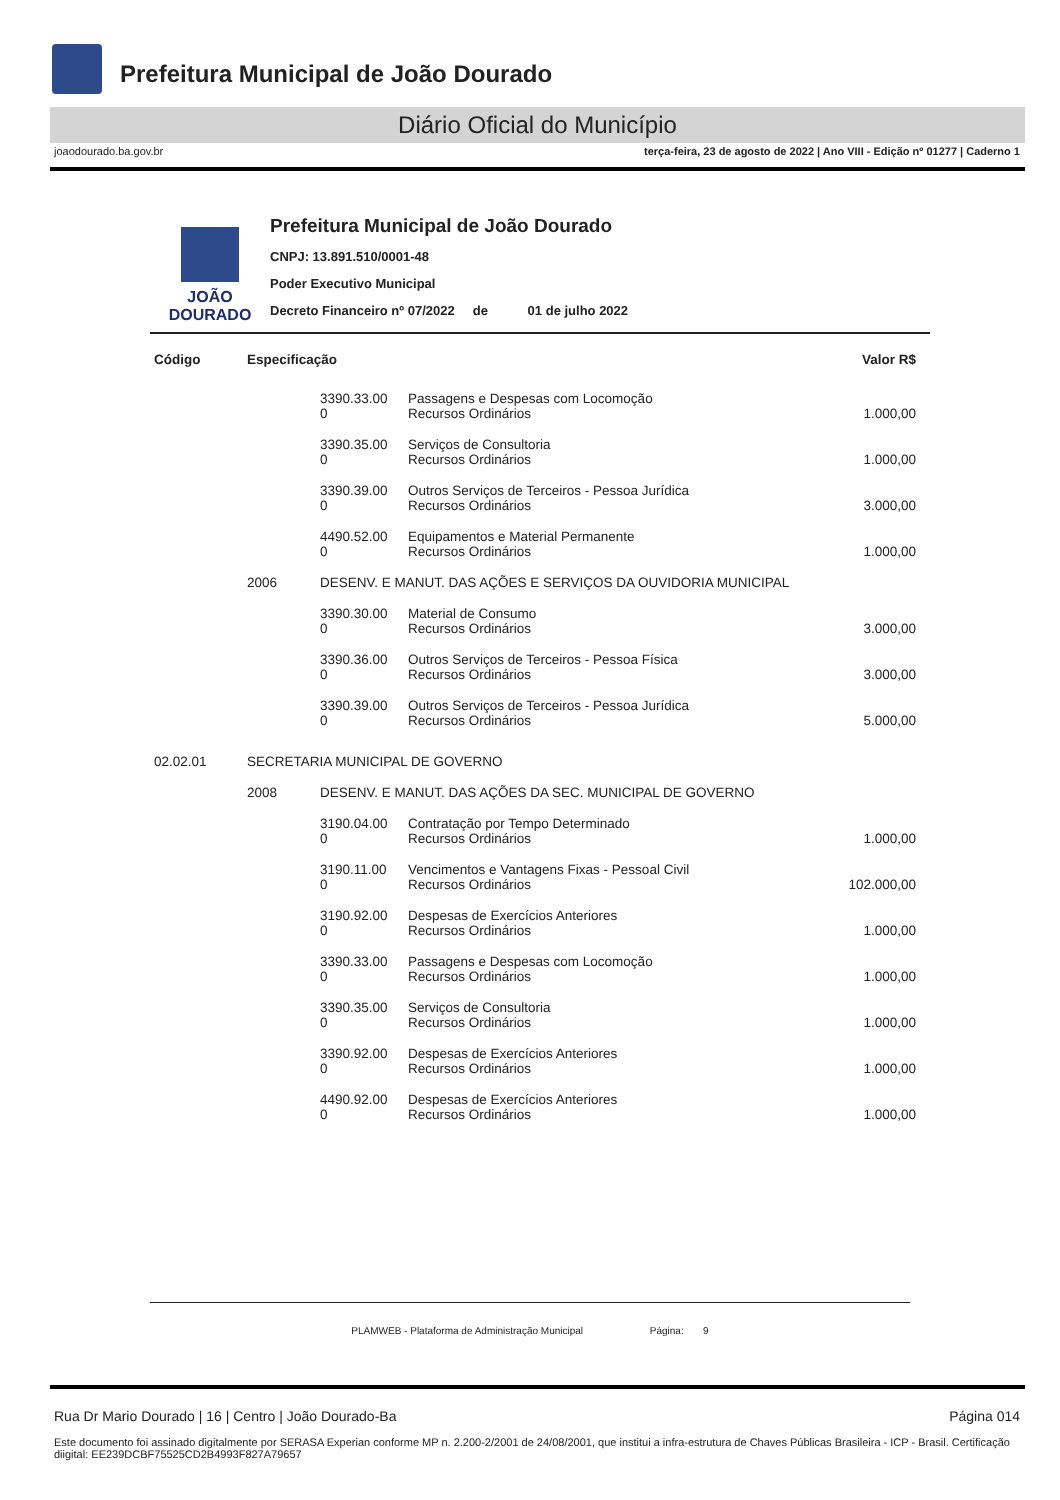Prefeitura Municipal de João Dourado
Diário Oficial do Município
joaodourado.ba.gov.br terça-feira, 23 de agosto de 2022 | Ano VIII - Edição nº 01277 | Caderno 1
JOÃO
DOURADO
Prefeitura Municipal de João Dourado
CNPJ: 13.891.510/0001-48
Poder Executivo Municipal
Decreto Financeiro nº 07/2022 de 01 de julho 2022
| Código | Especificação | | | Valor R$ |
| --- | --- | --- | --- | --- |
| | | 3390.33.00 0 | Passagens e Despesas com Locomoção Recursos Ordinários | 1.000,00 |
| | | 3390.35.00 0 | Serviços de Consultoria Recursos Ordinários | 1.000,00 |
| | | 3390.39.00 0 | Outros Serviços de Terceiros - Pessoa Jurídica Recursos Ordinários | 3.000,00 |
| | | 4490.52.00 0 | Equipamentos e Material Permanente Recursos Ordinários | 1.000,00 |
| | 2006 | DESENV. E MANUT. DAS AÇÕES E SERVIÇOS DA OUVIDORIA MUNICIPAL | | |
| | | 3390.30.00 0 | Material de Consumo Recursos Ordinários | 3.000,00 |
| | | 3390.36.00 0 | Outros Serviços de Terceiros - Pessoa Física Recursos Ordinários | 3.000,00 |
| | | 3390.39.00 0 | Outros Serviços de Terceiros - Pessoa Jurídica Recursos Ordinários | 5.000,00 |
| 02.02.01 | SECRETARIA MUNICIPAL DE GOVERNO | | | |
| | 2008 | DESENV. E MANUT. DAS AÇÕES DA SEC. MUNICIPAL DE GOVERNO | | |
| | | 3190.04.00 0 | Contratação por Tempo Determinado Recursos Ordinários | 1.000,00 |
| | | 3190.11.00 0 | Vencimentos e Vantagens Fixas - Pessoal Civil Recursos Ordinários | 102.000,00 |
| | | 3190.92.00 0 | Despesas de Exercícios Anteriores Recursos Ordinários | 1.000,00 |
| | | 3390.33.00 0 | Passagens e Despesas com Locomoção Recursos Ordinários | 1.000,00 |
| | | 3390.35.00 0 | Serviços de Consultoria Recursos Ordinários | 1.000,00 |
| | | 3390.92.00 0 | Despesas de Exercícios Anteriores Recursos Ordinários | 1.000,00 |
| | | 4490.92.00 0 | Despesas de Exercícios Anteriores Recursos Ordinários | 1.000,00 |
PLAMWEB - Plataforma de Administração Municipal Página: 9
Rua Dr Mario Dourado | 16 | Centro | João Dourado-Ba Página 014
Este documento foi assinado digitalmente por SERASA Experian conforme MP n. 2.200-2/2001 de 24/08/2001, que institui a infra-estrutura de Chaves Públicas Brasileira - ICP - Brasil. Certificação diigital: EE239DCBF75525CD2B4993F827A79657